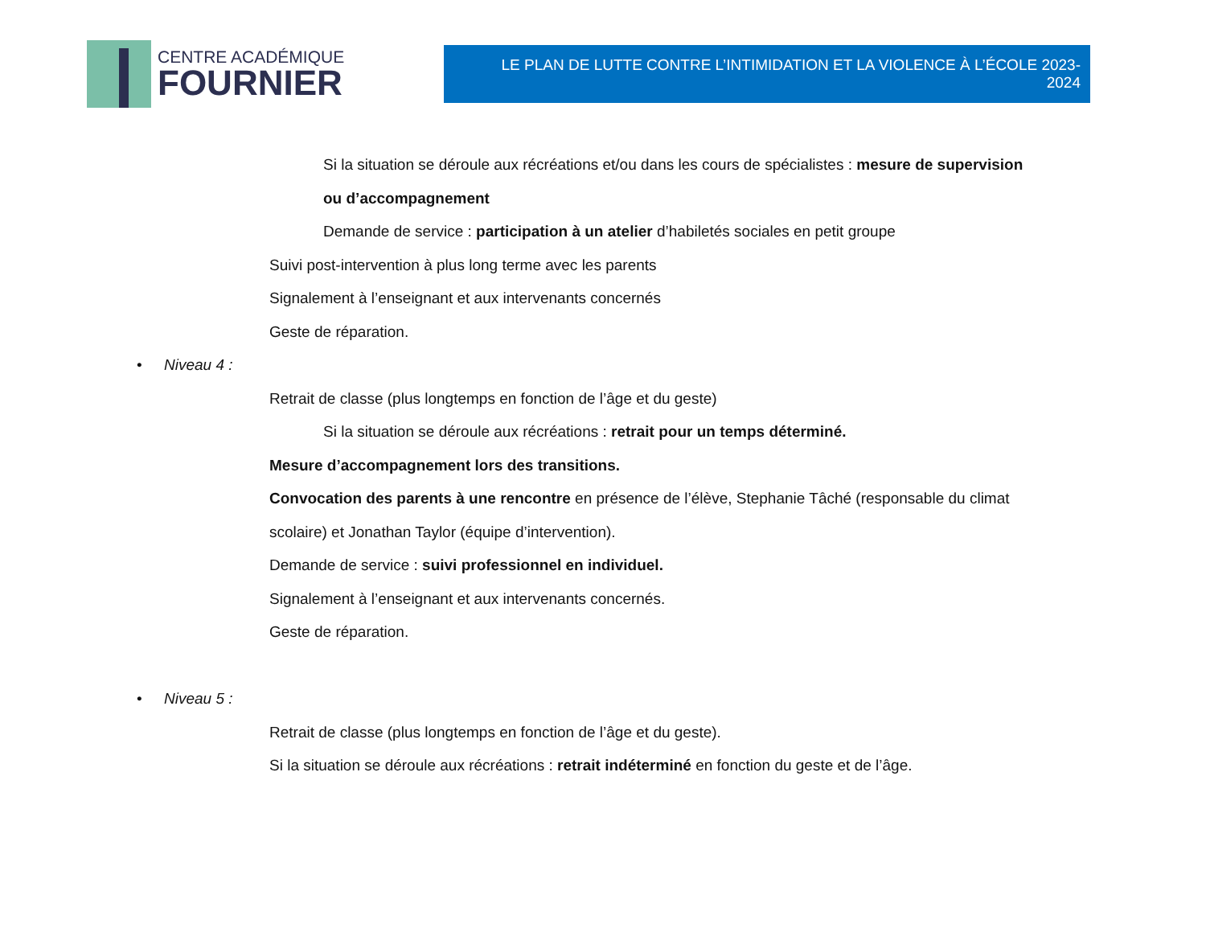CENTRE ACADÉMIQUE
FOURNIER
LE PLAN DE LUTTE CONTRE L’INTIMIDATION ET LA VIOLENCE À L’ÉCOLE 2023-2024
Si la situation se déroule aux récréations et/ou dans les cours de spécialistes : mesure de supervision
ou d’accompagnement
Demande de service : participation à un atelier d’habiletés sociales en petit groupe
Suivi post-intervention à plus long terme avec les parents
Signalement à l’enseignant et aux intervenants concernés
Geste de réparation.
• Niveau 4 :
Retrait de classe (plus longtemps en fonction de l’âge et du geste)
Si la situation se déroule aux récréations : retrait pour un temps déterminé.
Mesure d’accompagnement lors des transitions.
Convocation des parents à une rencontre en présence de l’élève, Stephanie Tâché (responsable du climat
scolaire) et Jonathan Taylor (équipe d’intervention).
Demande de service : suivi professionnel en individuel.
Signalement à l’enseignant et aux intervenants concernés.
Geste de réparation.
• Niveau 5 :
Retrait de classe (plus longtemps en fonction de l’âge et du geste).
Si la situation se déroule aux récréations : retrait indéterminé en fonction du geste et de l’âge.